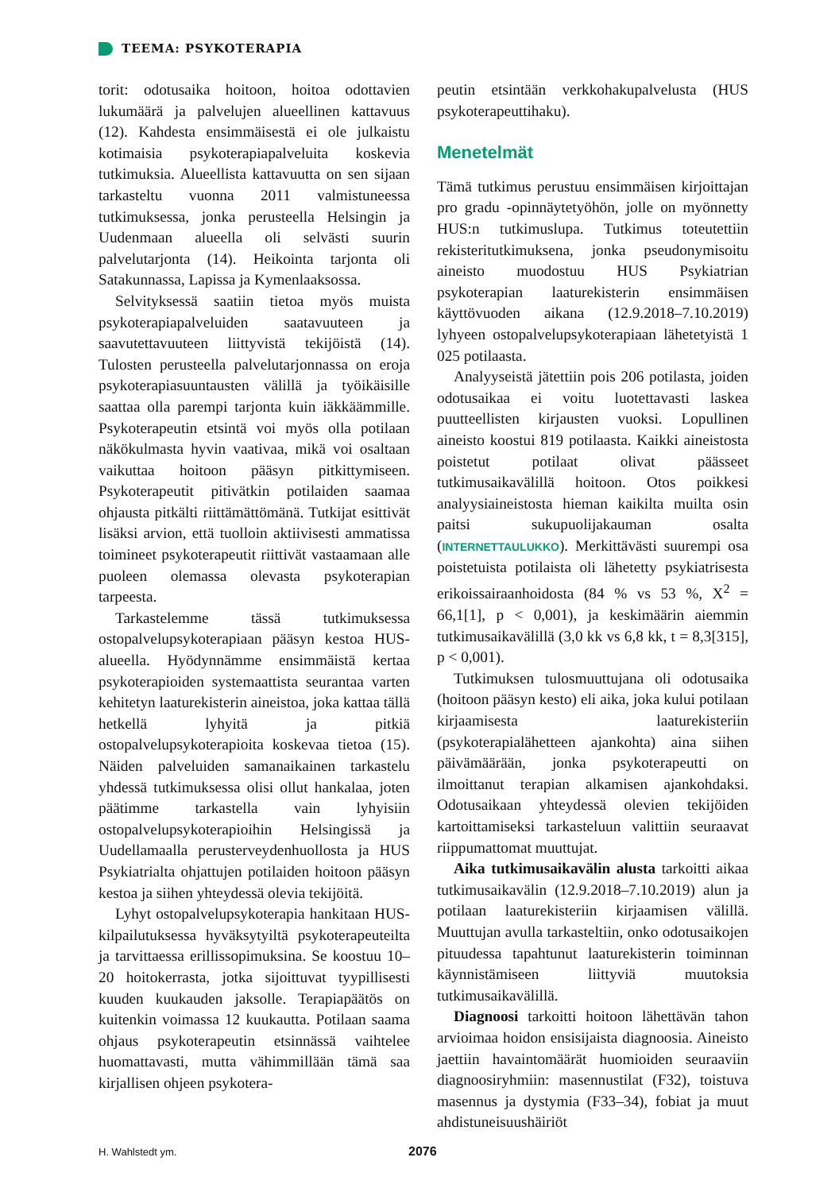TEEMA: PSYKOTERAPIA
torit: odotusaika hoitoon, hoitoa odottavien lukumäärä ja palvelujen alueellinen kattavuus (12). Kahdesta ensimmäisestä ei ole julkaistu kotimaisia psykoterapiapalveluita koskevia tutkimuksia. Alueellista kattavuutta on sen sijaan tarkasteltu vuonna 2011 valmistuneessa tutkimuksessa, jonka perusteella Helsingin ja Uudenmaan alueella oli selvästi suurin palvelutarjonta (14). Heikointa tarjonta oli Satakunnassa, Lapissa ja Kymenlaaksossa.
Selvityksessä saatiin tietoa myös muista psykoterapiapalveluiden saatavuuteen ja saavutettavuuteen liittyvistä tekijöistä (14). Tulosten perusteella palvelutarjonnassa on eroja psykoterapiasuuntausten välillä ja työikäisille saattaa olla parempi tarjonta kuin iäkkäämmille. Psykoterapeutin etsintä voi myös olla potilaan näkökulmasta hyvin vaativaa, mikä voi osaltaan vaikuttaa hoitoon pääsyn pitkittymiseen. Psykoterapeutit pitivätkin potilaiden saamaa ohjausta pitkälti riittämättömänä. Tutkijat esittivät lisäksi arvion, että tuolloin aktiivisesti ammatissa toimineet psykoterapeutit riittivät vastaamaan alle puoleen olemassa olevasta psykoterapian tarpeesta.
Tarkastelemme tässä tutkimuksessa ostopalvelupsykoterapiaan pääsyn kestoa HUS-alueella. Hyödynnämme ensimmäistä kertaa psykoterapioiden systemaattista seurantaa varten kehitetyn laaturekisterin aineistoa, joka kattaa tällä hetkellä lyhyitä ja pitkiä ostopalvelupsykoterapioita koskevaa tietoa (15). Näiden palveluiden samanaikainen tarkastelu yhdessä tutkimuksessa olisi ollut hankalaa, joten päätimme tarkastella vain lyhyisiin ostopalvelupsykoterapioihin Helsingissä ja Uudellamaalla perusterveydenhuollosta ja HUS Psykiatrialta ohjattujen potilaiden hoitoon pääsyn kestoa ja siihen yhteydessä olevia tekijöitä.
Lyhyt ostopalvelupsykoterapia hankitaan HUS-kilpailutuksessa hyväksytyiltä psykoterapeuteilta ja tarvittaessa erillissopimuksina. Se koostuu 10–20 hoitokerrasta, jotka sijoittuvat tyypillisesti kuuden kuukauden jaksolle. Terapiapäätös on kuitenkin voimassa 12 kuukautta. Potilaan saama ohjaus psykoterapeutin etsinnässä vaihtelee huomattavasti, mutta vähimmillään tämä saa kirjallisen ohjeen psykotera-
peutin etsintään verkkohakupalvelusta (HUS psykoterapeuttihaku).
Menetelmät
Tämä tutkimus perustuu ensimmäisen kirjoittajan pro gradu -opinnäytetyöhön, jolle on myönnetty HUS:n tutkimuslupa. Tutkimus toteutettiin rekisteritutkimuksena, jonka pseudonymisoitu aineisto muodostuu HUS Psykiatrian psykoterapian laaturekisterin ensimmäisen käyttövuoden aikana (12.9.2018–7.10.2019) lyhyeen ostopalvelupsykoterapiaan lähetetyistä 1 025 potilaasta.
Analyyseistä jätettiin pois 206 potilasta, joiden odotusaikaa ei voitu luotettavasti laskea puutteellisten kirjausten vuoksi. Lopullinen aineisto koostui 819 potilaasta. Kaikki aineistosta poistetut potilaat olivat päässeet tutkimusaikavälillä hoitoon. Otos poikkesi analyysiaineistosta hieman kaikilta muilta osin paitsi sukupuolijakauman osalta (INTERNETTAULUKKO). Merkittävästi suurempi osa poistetuista potilaista oli lähetetty psykiatrisesta erikoissairaanhoidosta (84 % vs 53 %, X<sup>2</sup> = 66,1[1], p < 0,001), ja keskimäärin aiemmin tutkimusaikavälillä (3,0 kk vs 6,8 kk, t = 8,3[315], p < 0,001).
Tutkimuksen tulosmuuttujana oli odotusaika (hoitoon pääsyn kesto) eli aika, joka kului potilaan kirjaamisesta laaturekisteriin (psykoterapialähetteen ajankohta) aina siihen päivämäärään, jonka psykoterapeutti on ilmoittanut terapian alkamisen ajankohdaksi. Odotusaikaan yhteydessä olevien tekijöiden kartoittamiseksi tarkasteluun valittiin seuraavat riippumattomat muuttujat.
Aika tutkimusaikavälin alusta tarkoitti aikaa tutkimusaikavälin (12.9.2018–7.10.2019) alun ja potilaan laaturekisteriin kirjaamisen välillä. Muuttujan avulla tarkasteltiin, onko odotusaikojen pituudessa tapahtunut laaturekisterin toiminnan käynnistämiseen liittyviä muutoksia tutkimusaikavälillä.
Diagnoosi tarkoitti hoitoon lähettävän tahon arvioimaa hoidon ensisijaista diagnoosia. Aineisto jaettiin havaintomäärät huomioiden seuraaviin diagnoosiryhmiin: masennustilat (F32), toistuva masennus ja dystymia (F33–34), fobiat ja muut ahdistuneisuushäiriöt
H. Wahlstedt ym. 2076